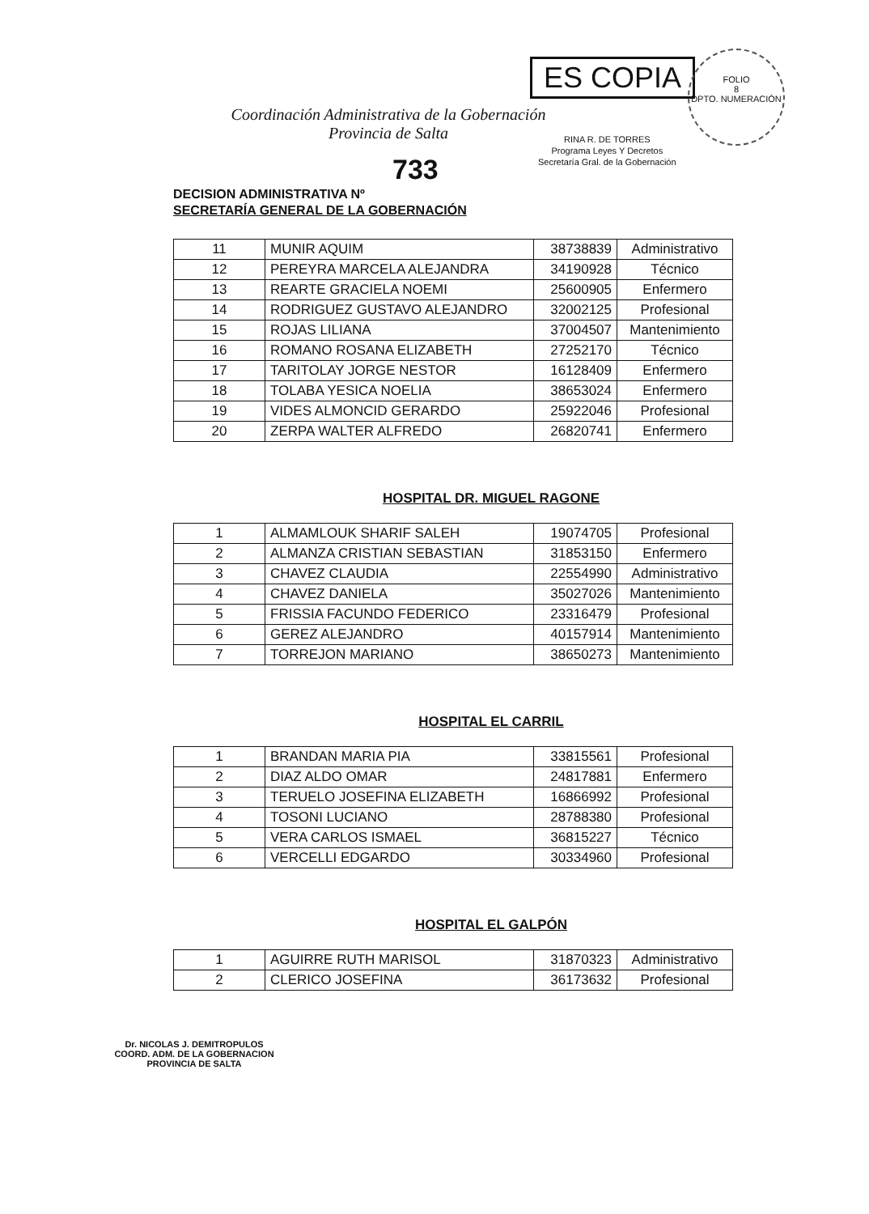Coordinación Administrativa de la Gobernación
Provincia de Salta
ES COPIA
RINA R. DE TORRES
Programa Leyes Y Decretos
Secretaría Gral. de la Gobernación
FOLIO
8
DPTO. NUMERACIÓN
733
DECISION ADMINISTRATIVA Nº
SECRETARÍA GENERAL DE LA GOBERNACIÓN
| 11 | MUNIR AQUIM | 38738839 | Administrativo |
| 12 | PEREYRA MARCELA ALEJANDRA | 34190928 | Técnico |
| 13 | REARTE GRACIELA NOEMI | 25600905 | Enfermero |
| 14 | RODRIGUEZ GUSTAVO ALEJANDRO | 32002125 | Profesional |
| 15 | ROJAS LILIANA | 37004507 | Mantenimiento |
| 16 | ROMANO ROSANA ELIZABETH | 27252170 | Técnico |
| 17 | TARITOLAY JORGE NESTOR | 16128409 | Enfermero |
| 18 | TOLABA YESICA NOELIA | 38653024 | Enfermero |
| 19 | VIDES ALMONCID GERARDO | 25922046 | Profesional |
| 20 | ZERPA WALTER ALFREDO | 26820741 | Enfermero |
HOSPITAL DR. MIGUEL RAGONE
| 1 | ALMAMLOUK SHARIF SALEH | 19074705 | Profesional |
| 2 | ALMANZA CRISTIAN SEBASTIAN | 31853150 | Enfermero |
| 3 | CHAVEZ CLAUDIA | 22554990 | Administrativo |
| 4 | CHAVEZ DANIELA | 35027026 | Mantenimiento |
| 5 | FRISSIA FACUNDO FEDERICO | 23316479 | Profesional |
| 6 | GEREZ ALEJANDRO | 40157914 | Mantenimiento |
| 7 | TORREJON MARIANO | 38650273 | Mantenimiento |
HOSPITAL EL CARRIL
| 1 | BRANDAN MARIA PIA | 33815561 | Profesional |
| 2 | DIAZ ALDO OMAR | 24817881 | Enfermero |
| 3 | TERUELO JOSEFINA ELIZABETH | 16866992 | Profesional |
| 4 | TOSONI LUCIANO | 28788380 | Profesional |
| 5 | VERA CARLOS ISMAEL | 36815227 | Técnico |
| 6 | VERCELLI EDGARDO | 30334960 | Profesional |
HOSPITAL EL GALPÓN
| 1 | AGUIRRE RUTH MARISOL | 31870323 | Administrativo |
| 2 | CLERICO JOSEFINA | 36173632 | Profesional |
Dr. NICOLAS J. DEMITROPULOS
COORD. ADM. DE LA GOBERNACION
PROVINCIA DE SALTA